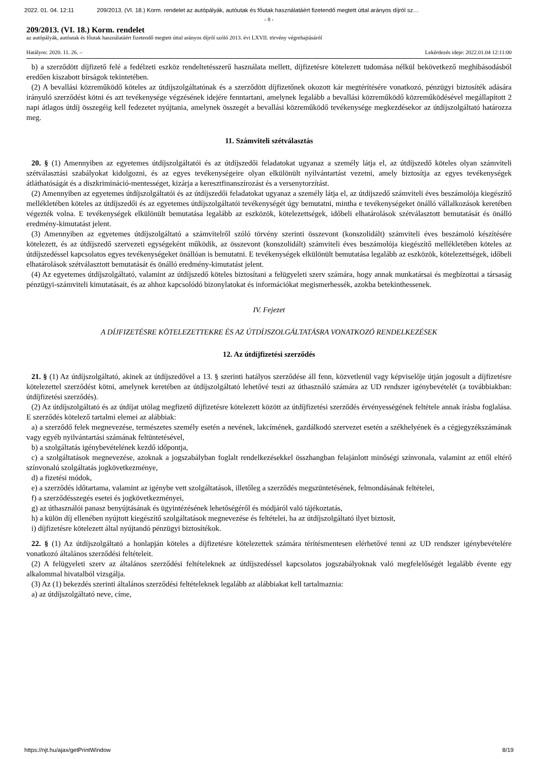2022. 01. 04. 12:11 209/2013. (VI. 18.) Korm. rendelet az autópályák, autóutak és főutak használatáért fizetendő megtett úttal arányos díjról sz…
- 8 -
209/2013. (VI. 18.) Korm. rendelet
az autópályák, autóutak és főutak használatáért fizetendő megtett úttal arányos díjról szóló 2013. évi LXVII. törvény végrehajtásáról
Hatályos: 2020. 11. 26. – Lekérdezés ideje: 2022.01.04 12:11:00
b) a szerződött díjfizető felé a fedélzeti eszköz rendeltetésszerű használata mellett, díjfizetésre kötelezett tudomása nélkül bekövetkező meghibásodásból eredően kiszabott bírságok tekintetében.
(2) A bevallási közreműködő köteles az útdíjszolgáltatónak és a szerződött díjfizetőnek okozott kár megtérítésére vonatkozó, pénzügyi biztosíték adására irányuló szerződést kötni és azt tevékenysége végzésének idejére fenntartani, amelynek legalább a bevallási közreműködő közreműködésével megállapított 2 napi átlagos útdíj összegéig kell fedezetet nyújtania, amelynek összegét a bevallási közreműködő tevékenysége megkezdésekor az útdíjszolgáltató határozza meg.
11. Számviteli szétválasztás
20. § (1) Amennyiben az egyetemes útdíjszolgáltatói és az útdíjszedői feladatokat ugyanaz a személy látja el, az útdíjszedő köteles olyan számviteli szétválasztási szabályokat kidolgozni, és az egyes tevékenységeire olyan elkülönült nyilvántartást vezetni, amely biztosítja az egyes tevékenységek átláthatóságát és a diszkrimináció-mentességet, kizárja a keresztfinanszírozást és a versenytorzítást.
(2) Amennyiben az egyetemes útdíjszolgáltatói és az útdíjszedői feladatokat ugyanaz a személy látja el, az útdíjszedő számviteli éves beszámolója kiegészítő mellékletében köteles az útdíjszedői és az egyetemes útdíjszolgáltatói tevékenységét úgy bemutatni, mintha e tevékenységeket önálló vállalkozások keretében végezték volna. E tevékenységek elkülönült bemutatása legalább az eszközök, kötelezettségek, időbeli elhatárolások szétválasztott bemutatását és önálló eredmény-kimutatást jelent.
(3) Amennyiben az egyetemes útdíjszolgáltató a számvitelről szóló törvény szerinti összevont (konszolidált) számviteli éves beszámoló készítésére kötelezett, és az útdíjszedő szervezeti egységeként működik, az összevont (konszolidált) számviteli éves beszámolója kiegészítő mellékletében köteles az útdíjszedéssel kapcsolatos egyes tevékenységeket önállóan is bemutatni. E tevékenységek elkülönült bemutatása legalább az eszközök, kötelezettségek, időbeli elhatárolások szétválasztott bemutatását és önálló eredmény-kimutatást jelent.
(4) Az egyetemes útdíjszolgáltató, valamint az útdíjszedő köteles biztosítani a felügyeleti szerv számára, hogy annak munkatársai és megbízottai a társaság pénzügyi-számviteli kimutatásait, és az ahhoz kapcsolódó bizonylatokat és információkat megismerhessék, azokba betekinthessenek.
IV. Fejezet
A DÍJFIZETÉSRE KÖTELEZETTEKRE ÉS AZ ÚTDÍJSZOLGÁLTATÁSRA VONATKOZÓ RENDELKEZÉSEK
12. Az útdíjfizetési szerződés
21. § (1) Az útdíjszolgáltató, akinek az útdíjszedővel a 13. § szerinti hatályos szerződése áll fenn, közvetlenül vagy képviselője útján jogosult a díjfizetésre kötelezettel szerződést kötni, amelynek keretében az útdíjszolgáltató lehetővé teszi az úthasználó számára az UD rendszer igénybevételét (a továbbiakban: útdíjfizetési szerződés).
(2) Az útdíjszolgáltató és az útdíjat utólag megfizető díjfizetésre kötelezett között az útdíjfizetési szerződés érvényességének feltétele annak írásba foglalása. E szerződés kötelező tartalmi elemei az alábbiak:
a) a szerződő felek megnevezése, természetes személy esetén a nevének, lakcímének, gazdálkodó szervezet esetén a székhelyének és a cégjegyzékszámának vagy egyéb nyilvántartási számának feltüntetésével,
b) a szolgáltatás igénybevételének kezdő időpontja,
c) a szolgáltatások megnevezése, azoknak a jogszabályban foglalt rendelkezésekkel összhangban felajánlott minőségi színvonala, valamint az ettől eltérő színvonalú szolgáltatás jogkövetkezménye,
d) a fizetési módok,
e) a szerződés időtartama, valamint az igénybe vett szolgáltatások, illetőleg a szerződés megszüntetésének, felmondásának feltételei,
f) a szerződésszegés esetei és jogkövetkezményei,
g) az úthasználói panasz benyújtásának és ügyintézésének lehetőségéről és módjáról való tájékoztatás,
h) a külön díj ellenében nyújtott kiegészítő szolgáltatások megnevezése és feltételei, ha az útdíjszolgáltató ilyet biztosít,
i) díjfizetésre kötelezett által nyújtandó pénzügyi biztosítékok.
22. § (1) Az útdíjszolgáltató a honlapján köteles a díjfizetésre kötelezettek számára térítésmentesen elérhetővé tenni az UD rendszer igénybevételére vonatkozó általános szerződési feltételeit.
(2) A felügyeleti szerv az általános szerződési feltételeknek az útdíjszedéssel kapcsolatos jogszabályoknak való megfelelőségét legalább évente egy alkalommal hivatalból vizsgálja.
(3) Az (1) bekezdés szerinti általános szerződési feltételeknek legalább az alábbiakat kell tartalmaznia:
a) az útdíjszolgáltató neve, címe,
https://njt.hu/ajax/getPrintWindow 8/19